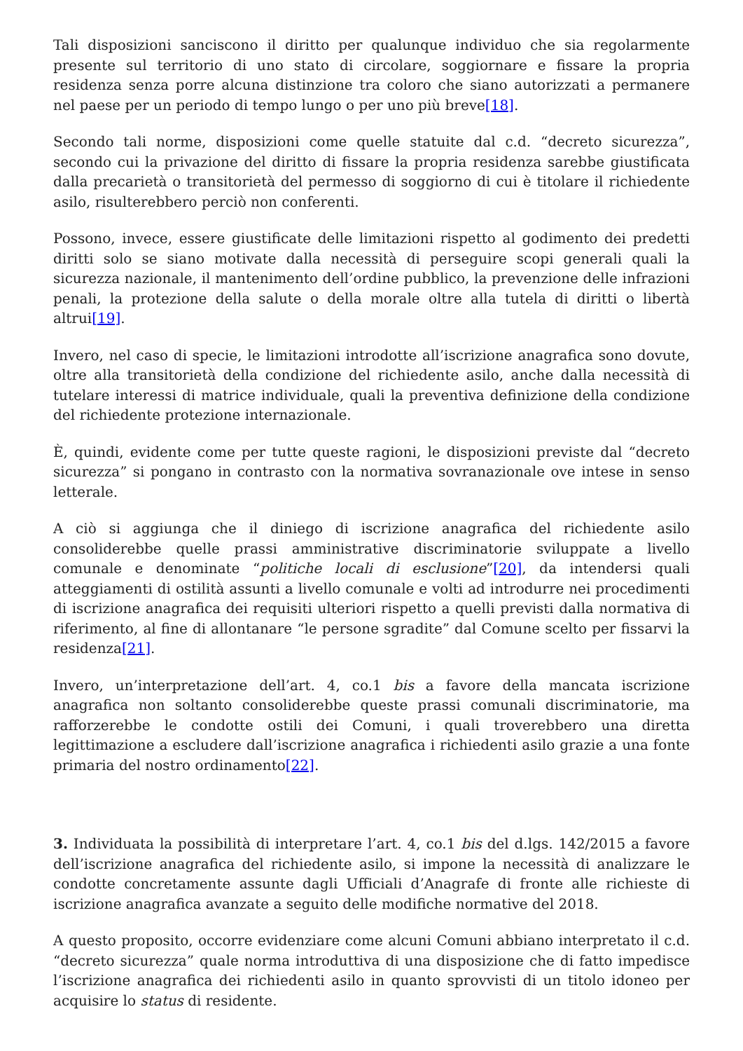Tali disposizioni sanciscono il diritto per qualunque individuo che sia regolarmente presente sul territorio di uno stato di circolare, soggiornare e fissare la propria residenza senza porre alcuna distinzione tra coloro che siano autorizzati a permanere nel paese per un periodo di tempo lungo o per uno più breve[18].
Secondo tali norme, disposizioni come quelle statuite dal c.d. “decreto sicurezza”, secondo cui la privazione del diritto di fissare la propria residenza sarebbe giustificata dalla precarietà o transitorietà del permesso di soggiorno di cui è titolare il richiedente asilo, risulterebbero perciò non conferenti.
Possono, invece, essere giustificate delle limitazioni rispetto al godimento dei predetti diritti solo se siano motivate dalla necessità di perseguire scopi generali quali la sicurezza nazionale, il mantenimento dell’ordine pubblico, la prevenzione delle infrazioni penali, la protezione della salute o della morale oltre alla tutela di diritti o libertà altrui[19].
Invero, nel caso di specie, le limitazioni introdotte all’iscrizione anagrafica sono dovute, oltre alla transitorietà della condizione del richiedente asilo, anche dalla necessità di tutelare interessi di matrice individuale, quali la preventiva definizione della condizione del richiedente protezione internazionale.
È, quindi, evidente come per tutte queste ragioni, le disposizioni previste dal “decreto sicurezza” si pongano in contrasto con la normativa sovranazionale ove intese in senso letterale.
A ciò si aggiunga che il diniego di iscrizione anagrafica del richiedente asilo consoliderebbe quelle prassi amministrative discriminatorie sviluppate a livello comunale e denominate “politiche locali di esclusione”[20], da intendersi quali atteggiamenti di ostilità assunti a livello comunale e volti ad introdurre nei procedimenti di iscrizione anagrafica dei requisiti ulteriori rispetto a quelli previsti dalla normativa di riferimento, al fine di allontanare “le persone sgradite” dal Comune scelto per fissarvi la residenza[21].
Invero, un’interpretazione dell’art. 4, co.1 bis a favore della mancata iscrizione anagrafica non soltanto consoliderebbe queste prassi comunali discriminatorie, ma rafforzerebbe le condotte ostili dei Comuni, i quali troverebbero una diretta legittimazione a escludere dall’iscrizione anagrafica i richiedenti asilo grazie a una fonte primaria del nostro ordinamento[22].
3. Individuata la possibilità di interpretare l’art. 4, co.1 bis del d.lgs. 142/2015 a favore dell’iscrizione anagrafica del richiedente asilo, si impone la necessità di analizzare le condotte concretamente assunte dagli Ufficiali d’Anagrafe di fronte alle richieste di iscrizione anagrafica avanzate a seguito delle modifiche normative del 2018.
A questo proposito, occorre evidenziare come alcuni Comuni abbiano interpretato il c.d. “decreto sicurezza” quale norma introduttiva di una disposizione che di fatto impedisce l’iscrizione anagrafica dei richiedenti asilo in quanto sprovvisti di un titolo idoneo per acquisire lo status di residente.